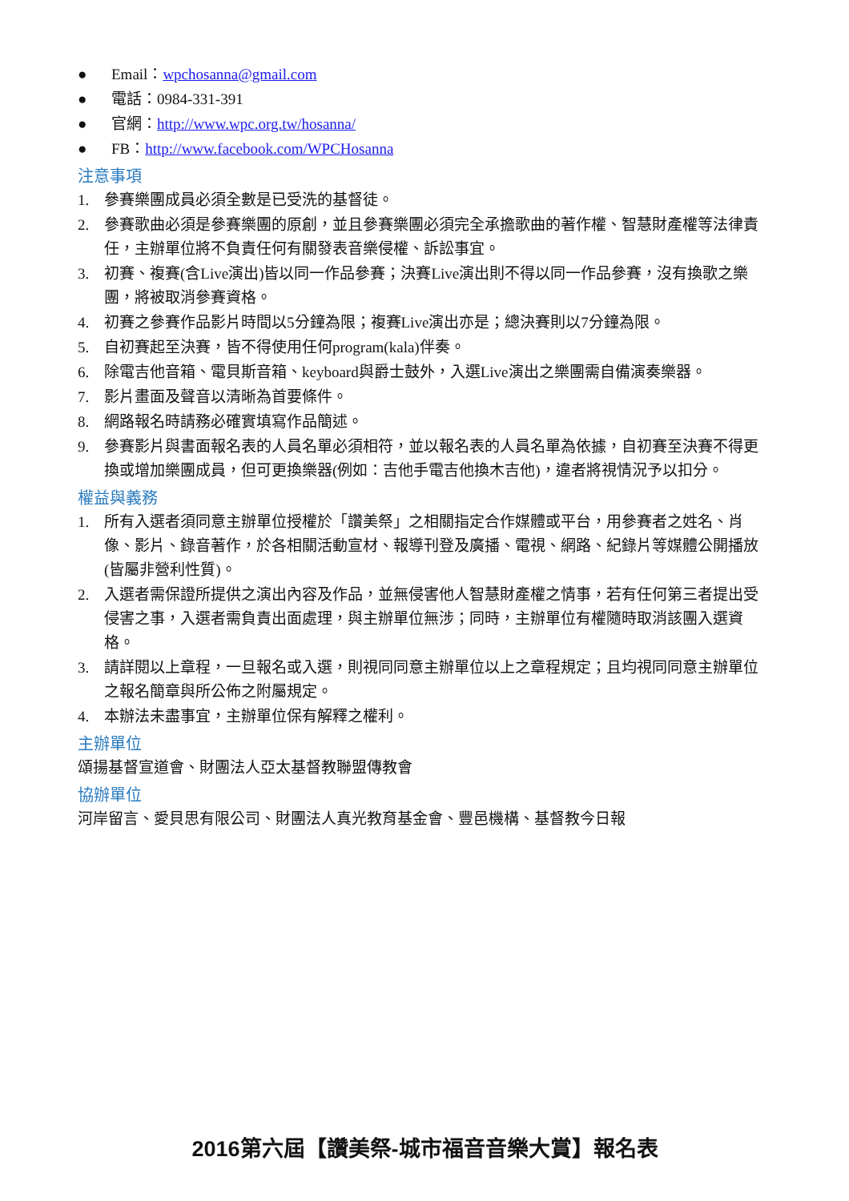● Email：wpchosanna@gmail.com
● 電話：0984-331-391
● 官網：http://www.wpc.org.tw/hosanna/
● FB：http://www.facebook.com/WPCHosanna
注意事項
1. 參賽樂團成員必須全數是已受洗的基督徒。
2. 參賽歌曲必須是參賽樂團的原創，並且參賽樂團必須完全承擔歌曲的著作權、智慧財產權等法律責任，主辦單位將不負責任何有關發表音樂侵權、訴訟事宜。
3. 初賽、複賽(含Live演出)皆以同一作品參賽；決賽Live演出則不得以同一作品參賽，沒有換歌之樂團，將被取消參賽資格。
4. 初賽之參賽作品影片時間以5分鐘為限；複賽Live演出亦是；總決賽則以7分鐘為限。
5. 自初賽起至決賽，皆不得使用任何program(kala)伴奏。
6. 除電吉他音箱、電貝斯音箱、keyboard與爵士鼓外，入選Live演出之樂團需自備演奏樂器。
7. 影片畫面及聲音以清晰為首要條件。
8. 網路報名時請務必確實填寫作品簡述。
9. 參賽影片與書面報名表的人員名單必須相符，並以報名表的人員名單為依據，自初賽至決賽不得更換或增加樂團成員，但可更換樂器(例如：吉他手電吉他換木吉他)，違者將視情況予以扣分。
權益與義務
1. 所有入選者須同意主辦單位授權於「讚美祭」之相關指定合作媒體或平台，用參賽者之姓名、肖像、影片、錄音著作，於各相關活動宣材、報導刊登及廣播、電視、網路、紀錄片等媒體公開播放(皆屬非營利性質)。
2. 入選者需保證所提供之演出內容及作品，並無侵害他人智慧財產權之情事，若有任何第三者提出受侵害之事，入選者需負責出面處理，與主辦單位無涉；同時，主辦單位有權隨時取消該團入選資格。
3. 請詳閱以上章程，一旦報名或入選，則視同同意主辦單位以上之章程規定；且均視同同意主辦單位之報名簡章與所公佈之附屬規定。
4. 本辦法未盡事宜，主辦單位保有解釋之權利。
主辦單位
頌揚基督宣道會、財團法人亞太基督教聯盟傳教會
協辦單位
河岸留言、愛貝思有限公司、財團法人真光教育基金會、豐邑機構、基督教今日報
2016第六屆【讚美祭-城市福音音樂大賞】報名表